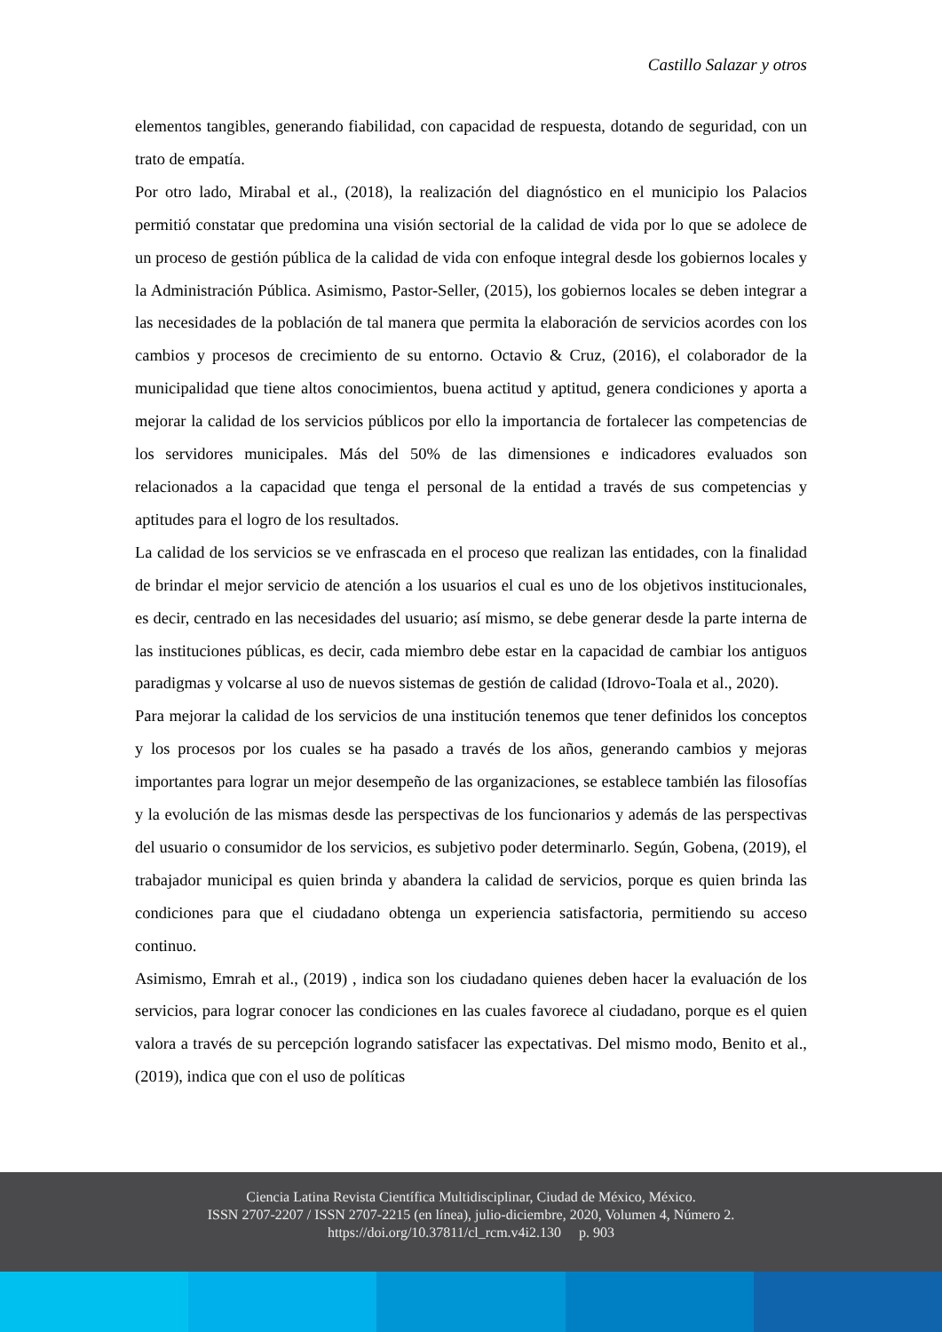Castillo Salazar y otros
elementos tangibles, generando fiabilidad, con capacidad de respuesta, dotando de seguridad, con un trato de empatía.
Por otro lado, Mirabal et al., (2018), la realización del diagnóstico en el municipio los Palacios permitió constatar que predomina una visión sectorial de la calidad de vida por lo que se adolece de un proceso de gestión pública de la calidad de vida con enfoque integral desde los gobiernos locales y la Administración Pública. Asimismo, Pastor-Seller, (2015), los gobiernos locales se deben integrar a las necesidades de la población de tal manera que permita la elaboración de servicios acordes con los cambios y procesos de crecimiento de su entorno. Octavio & Cruz, (2016), el colaborador de la municipalidad que tiene altos conocimientos, buena actitud y aptitud, genera condiciones y aporta a mejorar la calidad de los servicios públicos por ello la importancia de fortalecer las competencias de los servidores municipales. Más del 50% de las dimensiones e indicadores evaluados son relacionados a la capacidad que tenga el personal de la entidad a través de sus competencias y aptitudes para el logro de los resultados.
La calidad de los servicios se ve enfrascada en el proceso que realizan las entidades, con la finalidad de brindar el mejor servicio de atención a los usuarios el cual es uno de los objetivos institucionales, es decir, centrado en las necesidades del usuario; así mismo, se debe generar desde la parte interna de las instituciones públicas, es decir, cada miembro debe estar en la capacidad de cambiar los antiguos paradigmas y volcarse al uso de nuevos sistemas de gestión de calidad (Idrovo-Toala et al., 2020).
Para mejorar la calidad de los servicios de una institución tenemos que tener definidos los conceptos y los procesos por los cuales se ha pasado a través de los años, generando cambios y mejoras importantes para lograr un mejor desempeño de las organizaciones, se establece también las filosofías y la evolución de las mismas desde las perspectivas de los funcionarios y además de las perspectivas del usuario o consumidor de los servicios, es subjetivo poder determinarlo. Según, Gobena, (2019), el trabajador municipal es quien brinda y abandera la calidad de servicios, porque es quien brinda las condiciones para que el ciudadano obtenga un experiencia satisfactoria, permitiendo su acceso continuo.
Asimismo, Emrah et al., (2019) , indica son los ciudadano quienes deben hacer la evaluación de los servicios, para lograr conocer las condiciones en las cuales favorece al ciudadano, porque es el quien valora a través de su percepción logrando satisfacer las expectativas. Del mismo modo, Benito et al., (2019), indica que con el uso de políticas
Ciencia Latina Revista Científica Multidisciplinar, Ciudad de México, México.
ISSN 2707-2207 / ISSN 2707-2215 (en línea), julio-diciembre, 2020, Volumen 4, Número 2.
https://doi.org/10.37811/cl_rcm.v4i2.130 p. 903